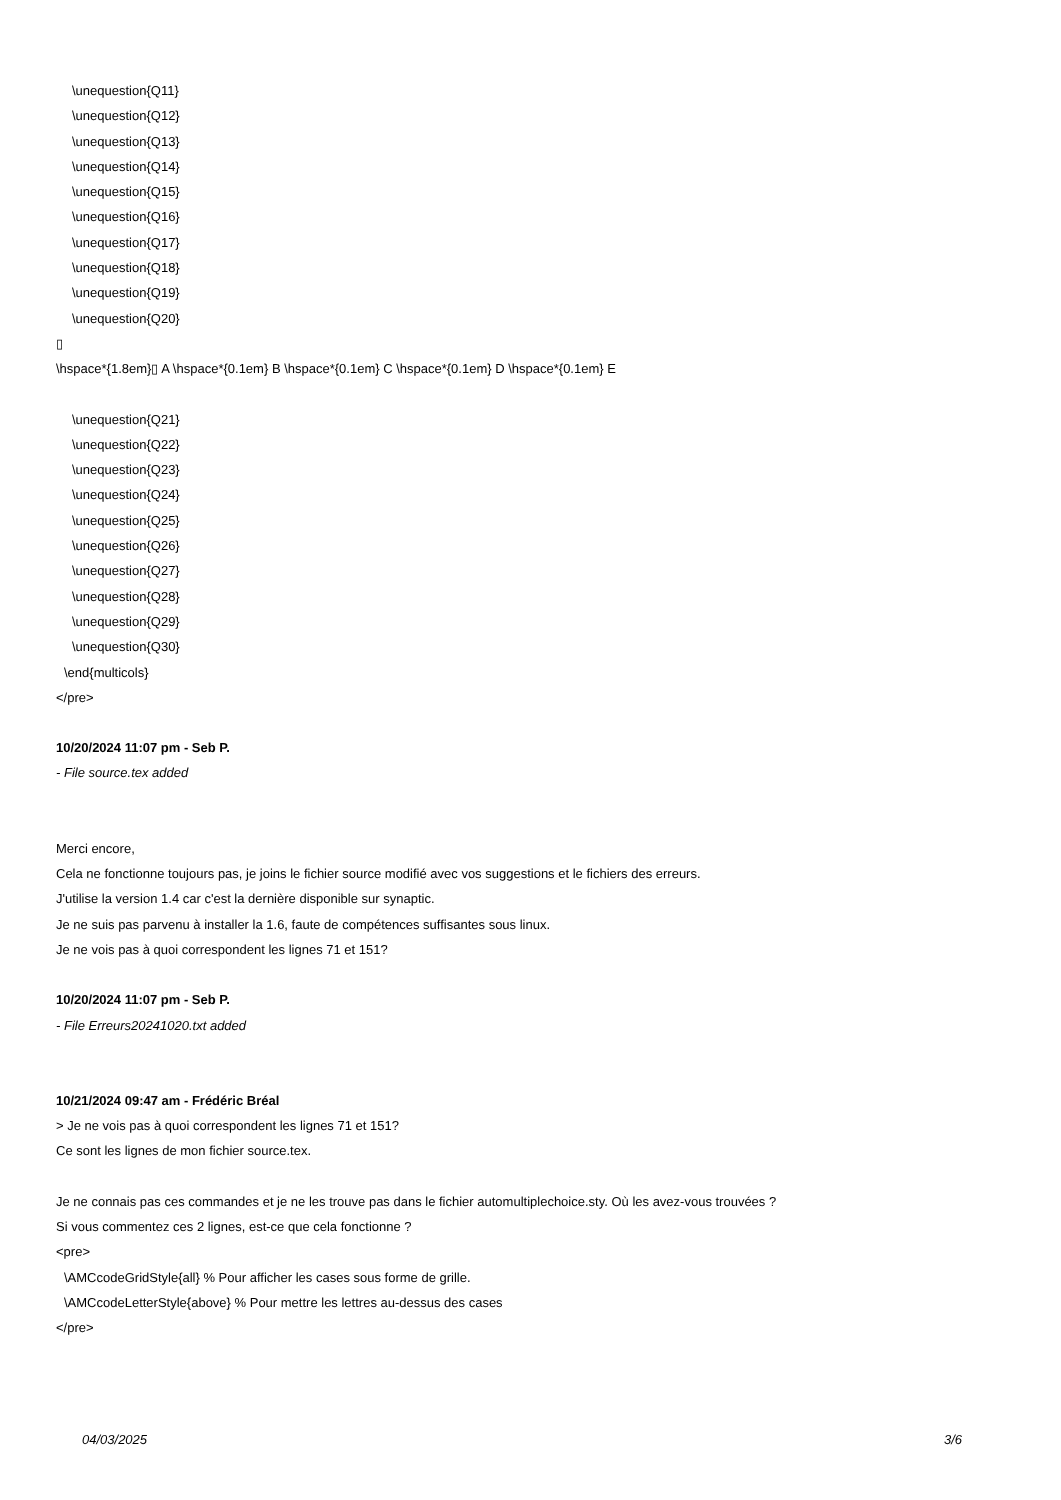\unequestion{Q11}
\unequestion{Q12}
\unequestion{Q13}
\unequestion{Q14}
\unequestion{Q15}
\unequestion{Q16}
\unequestion{Q17}
\unequestion{Q18}
\unequestion{Q19}
\unequestion{Q20}
▯
\hspace*{1.8em}▯ A \hspace*{0.1em} B \hspace*{0.1em} C \hspace*{0.1em} D \hspace*{0.1em} E
\unequestion{Q21}
\unequestion{Q22}
\unequestion{Q23}
\unequestion{Q24}
\unequestion{Q25}
\unequestion{Q26}
\unequestion{Q27}
\unequestion{Q28}
\unequestion{Q29}
\unequestion{Q30}
\end{multicols}
</pre>
10/20/2024 11:07 pm - Seb P.
- File source.tex added
Merci encore,
Cela ne fonctionne toujours pas, je joins le fichier source modifié avec vos suggestions et le fichiers des erreurs.
J'utilise la version 1.4 car c'est la dernière disponible sur synaptic.
Je ne suis pas parvenu à installer la 1.6, faute de compétences suffisantes sous linux.
Je ne vois pas à quoi correspondent les lignes 71 et 151?
10/20/2024 11:07 pm - Seb P.
- File Erreurs20241020.txt added
10/21/2024 09:47 am - Frédéric Bréal
> Je ne vois pas à quoi correspondent les lignes 71 et 151?
Ce sont les lignes de mon fichier source.tex.
Je ne connais pas ces commandes et je ne les trouve pas dans le fichier automultiplechoice.sty. Où les avez-vous trouvées ?
Si vous commentez ces 2 lignes, est-ce que cela fonctionne ?
<pre>
\AMCcodeGridStyle{all} % Pour afficher les cases sous forme de grille.
\AMCcodeLetterStyle{above} % Pour mettre les lettres au-dessus des cases
</pre>
04/03/2025 3/6